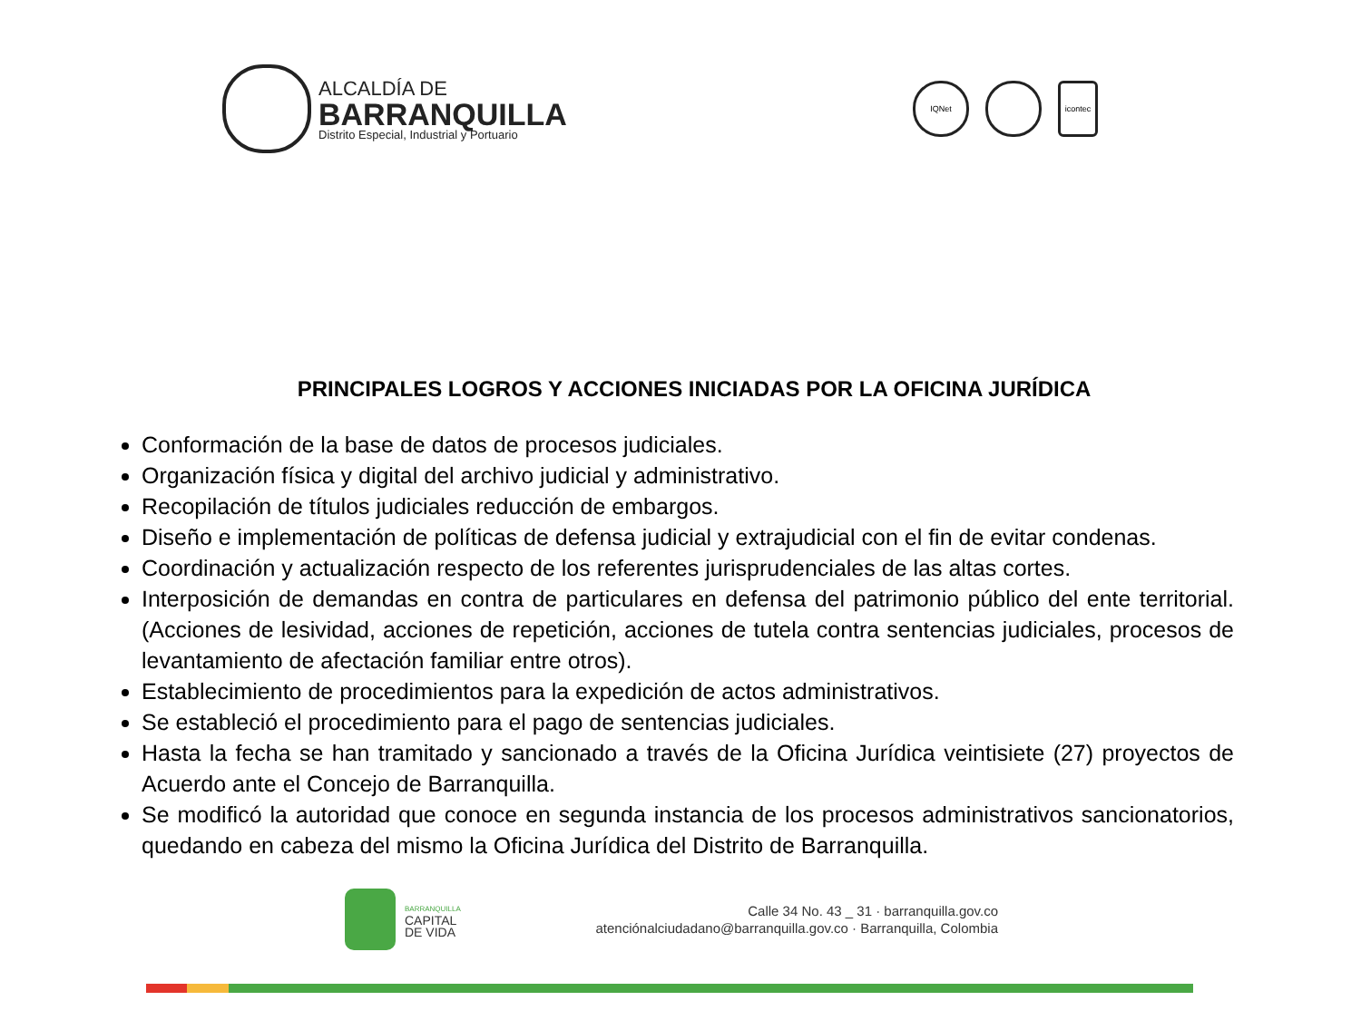ALCALDÍA DE
BARRANQUILLA
Distrito Especial, Industrial y Portuario
IQNet icontec
PRINCIPALES LOGROS Y ACCIONES INICIADAS POR LA OFICINA JURÍDICA
Conformación de la base de datos de procesos judiciales.
Organización física y digital del archivo judicial y administrativo.
Recopilación de títulos judiciales reducción de embargos.
Diseño e implementación de políticas de defensa judicial y extrajudicial con el fin de evitar condenas.
Coordinación y actualización respecto de los referentes jurisprudenciales de las altas cortes.
Interposición de demandas en contra de particulares en defensa del patrimonio público del ente territorial. (Acciones de lesividad, acciones de repetición, acciones de tutela contra sentencias judiciales, procesos de levantamiento de afectación familiar entre otros).
Establecimiento de procedimientos para la expedición de actos administrativos.
Se estableció el procedimiento para el pago de sentencias judiciales.
Hasta la fecha se han tramitado y sancionado a través de la Oficina Jurídica veintisiete (27) proyectos de Acuerdo ante el Concejo de Barranquilla.
Se modificó la autoridad que conoce en segunda instancia de los procesos administrativos sancionatorios, quedando en cabeza del mismo la Oficina Jurídica del Distrito de Barranquilla.
BARRANQUILLA
CAPITAL
DE VIDA
Calle 34 No. 43 _ 31 · barranquilla.gov.co
atenciónalciudadano@barranquilla.gov.co · Barranquilla, Colombia